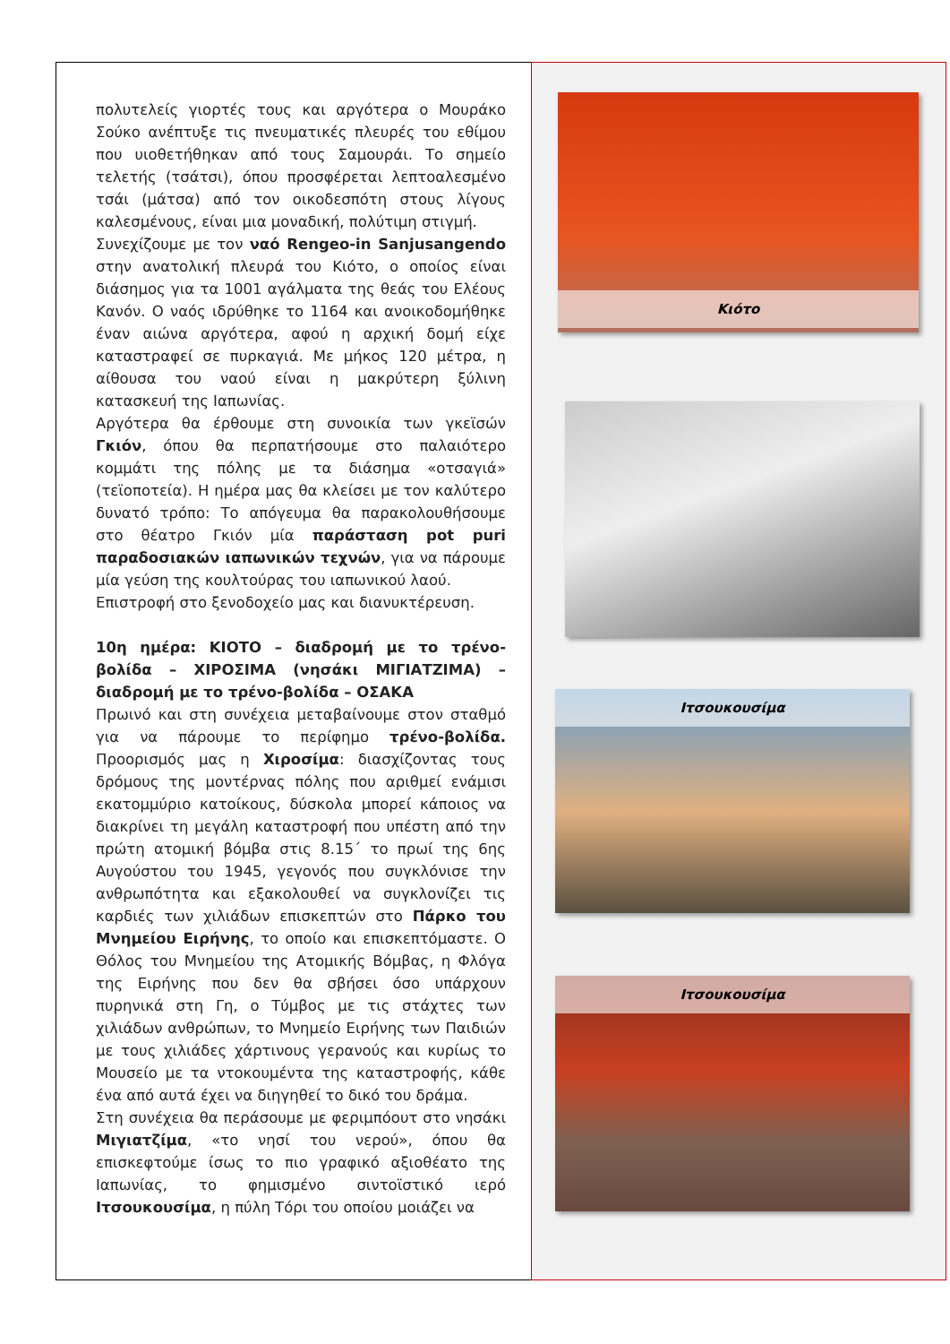πολυτελείς γιορτές τους και αργότερα ο Μουράκο Σούκο ανέπτυξε τις πνευματικές πλευρές του εθίμου που υιοθετήθηκαν από τους Σαμουράι. Το σημείο τελετής (τσάτσι), όπου προσφέρεται λεπτοαλεσμένο τσάι (μάτσα) από τον οικοδεσπότη στους λίγους καλεσμένους, είναι μια μοναδική, πολύτιμη στιγμή.
Συνεχίζουμε με τον ναό Rengeo-in Sanjusangendo στην ανατολική πλευρά του Κιότο, ο οποίος είναι διάσημος για τα 1001 αγάλματα της θεάς του Ελέους Κανόν. Ο ναός ιδρύθηκε το 1164 και ανοικοδομήθηκε έναν αιώνα αργότερα, αφού η αρχική δομή είχε καταστραφεί σε πυρκαγιά. Με μήκος 120 μέτρα, η αίθουσα του ναού είναι η μακρύτερη ξύλινη κατασκευή της Ιαπωνίας.
Αργότερα θα έρθουμε στη συνοικία των γκεϊσών Γκιόν, όπου θα περπατήσουμε στο παλαιότερο κομμάτι της πόλης με τα διάσημα «οτσαγιά» (τεϊοποτεία). Η ημέρα μας θα κλείσει με τον καλύτερο δυνατό τρόπο: Το απόγευμα θα παρακολουθήσουμε στο θέατρο Γκιόν μία παράσταση pot puri παραδοσιακών ιαπωνικών τεχνών, για να πάρουμε μία γεύση της κουλτούρας του ιαπωνικού λαού.
Επιστροφή στο ξενοδοχείο μας και διανυκτέρευση.
10η ημέρα: ΚΙΟΤΟ – διαδρομή με το τρένο-βολίδα – ΧΙΡΟΣΙΜΑ (νησάκι ΜΙΓΙΑΤΖΙΜΑ) – διαδρομή με το τρένο-βολίδα – ΟΣΑΚΑ
Πρωινό και στη συνέχεια μεταβαίνουμε στον σταθμό για να πάρουμε το περίφημο τρένο-βολίδα. Προορισμός μας η Χιροσίμα: διασχίζοντας τους δρόμους της μοντέρνας πόλης που αριθμεί ενάμισι εκατομμύριο κατοίκους, δύσκολα μπορεί κάποιος να διακρίνει τη μεγάλη καταστροφή που υπέστη από την πρώτη ατομική βόμβα στις 8.15΄ το πρωί της 6ης Αυγούστου του 1945, γεγονός που συγκλόνισε την ανθρωπότητα και εξακολουθεί να συγκλονίζει τις καρδιές των χιλιάδων επισκεπτών στο Πάρκο του Μνημείου Ειρήνης, το οποίο και επισκεπτόμαστε. Ο Θόλος του Μνημείου της Ατομικής Βόμβας, η Φλόγα της Ειρήνης που δεν θα σβήσει όσο υπάρχουν πυρηνικά στη Γη, ο Τύμβος με τις στάχτες των χιλιάδων ανθρώπων, το Μνημείο Ειρήνης των Παιδιών με τους χιλιάδες χάρτινους γερανούς και κυρίως το Μουσείο με τα ντοκουμέντα της καταστροφής, κάθε ένα από αυτά έχει να διηγηθεί το δικό του δράμα.
Στη συνέχεια θα περάσουμε με φεριμπόουτ στο νησάκι Μιγιατζίμα, «το νησί του νερού», όπου θα επισκεφτούμε ίσως το πιο γραφικό αξιοθέατο της Ιαπωνίας, το φημισμένο σιντοϊστικό ιερό Ιτσουκουσίμα, η πύλη Τόρι του οποίου μοιάζει να
Κιότο
Ιτσουκουσίμα
Ιτσουκουσίμα